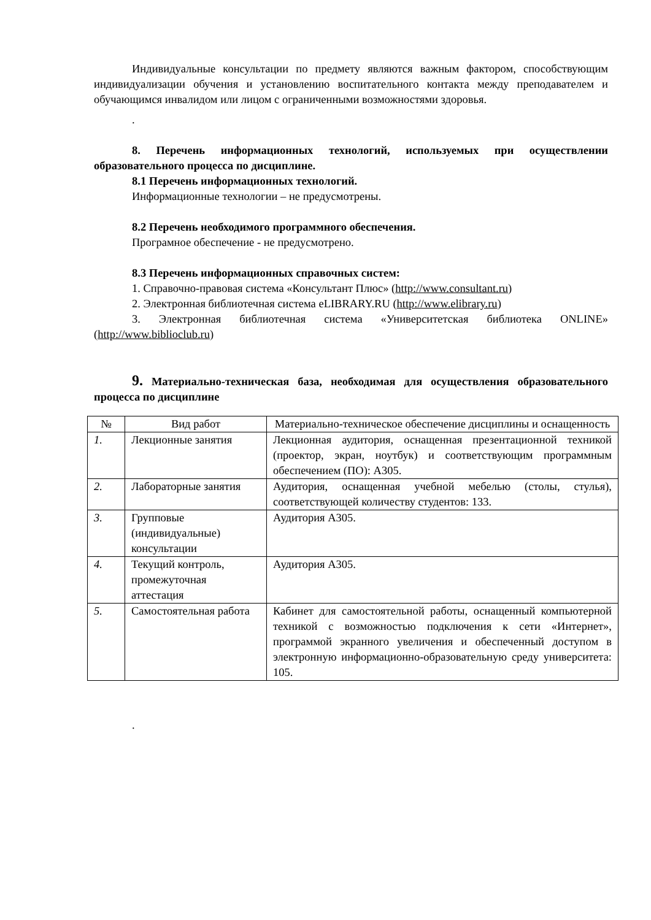Индивидуальные консультации по предмету являются важным фактором, способствующим индивидуализации обучения и установлению воспитательного контакта между преподавателем и обучающимся инвалидом или лицом с ограниченными возможностями здоровья.
.
8. Перечень информационных технологий, используемых при осуществлении образовательного процесса по дисциплине.
8.1 Перечень информационных технологий.
Информационные технологии – не предусмотрены.
8.2 Перечень необходимого программного обеспечения.
Програмное обеспечение - не предусмотрено.
8.3 Перечень информационных справочных систем:
1. Справочно-правовая система «Консультант Плюс» (http://www.consultant.ru)
2. Электронная библиотечная система eLIBRARY.RU (http://www.elibrary.ru)
3. Электронная библиотечная система «Университетская библиотека ONLINE» (http://www.biblioclub.ru)
9. Материально-техническая база, необходимая для осуществления образовательного процесса по дисциплине
| № | Вид работ | Материально-техническое обеспечение дисциплины и оснащенность |
| --- | --- | --- |
| 1. | Лекционные занятия | Лекционная аудитория, оснащенная презентационной техникой (проектор, экран, ноутбук) и соответствующим программным обеспечением (ПО): А305. |
| 2. | Лабораторные занятия | Аудитория, оснащенная учебной мебелью (столы, стулья), соответствующей количеству студентов: 133. |
| 3. | Групповые (индивидуальные) консультации | Аудитория А305. |
| 4. | Текущий контроль, промежуточная аттестация | Аудитория А305. |
| 5. | Самостоятельная работа | Кабинет для самостоятельной работы, оснащенный компьютерной техникой с возможностью подключения к сети «Интернет», программой экранного увеличения и обеспеченный доступом в электронную информационно-образовательную среду университета: 105. |
.